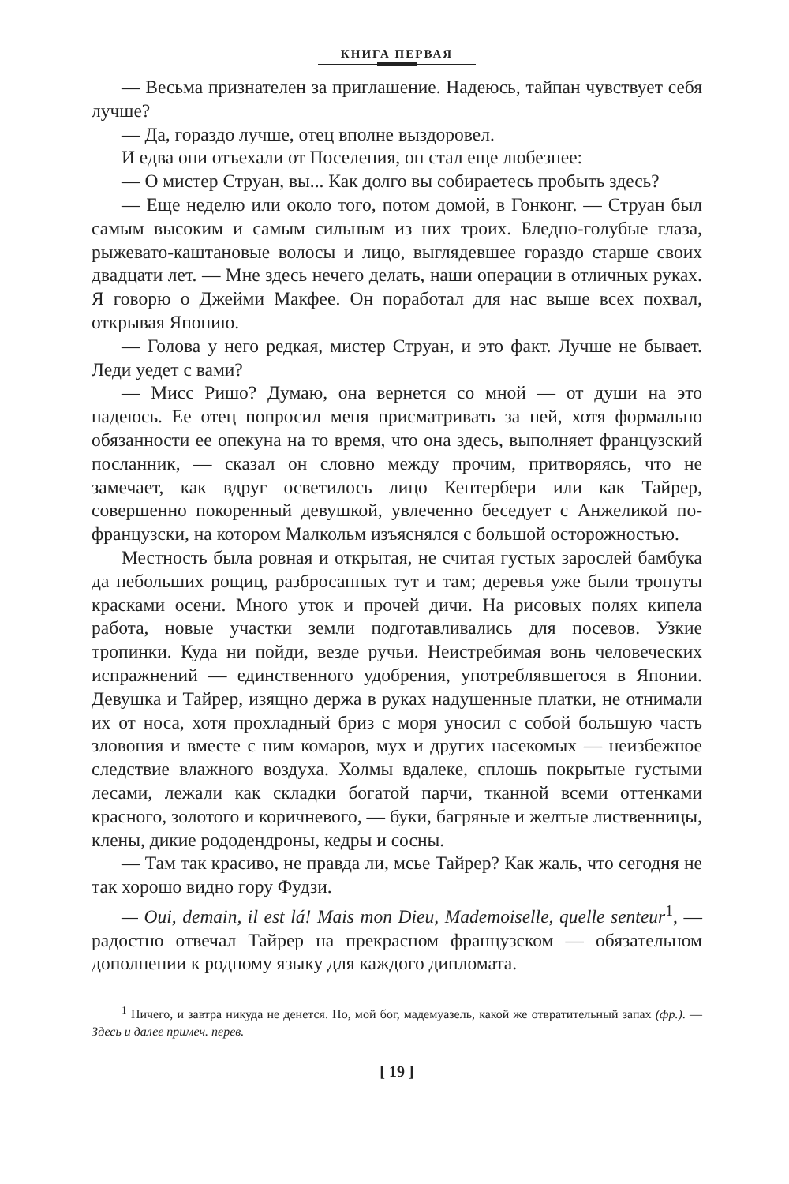КНИГА ПЕРВАЯ
— Весьма признателен за приглашение. Надеюсь, тайпан чувствует себя лучше?
— Да, гораздо лучше, отец вполне выздоровел.
И едва они отъехали от Поселения, он стал еще любезнее:
— О мистер Струан, вы... Как долго вы собираетесь пробыть здесь?
— Еще неделю или около того, потом домой, в Гонконг. — Струан был самым высоким и самым сильным из них троих. Бледно-голубые глаза, рыжевато-каштановые волосы и лицо, выглядевшее гораздо старше своих двадцати лет. — Мне здесь нечего делать, наши операции в отличных руках. Я говорю о Джейми Макфее. Он поработал для нас выше всех похвал, открывая Японию.
— Голова у него редкая, мистер Струан, и это факт. Лучше не бывает. Леди уедет с вами?
— Мисс Ришо? Думаю, она вернется со мной — от души на это надеюсь. Ее отец попросил меня присматривать за ней, хотя формально обязанности ее опекуна на то время, что она здесь, выполняет французский посланник, — сказал он словно между прочим, притворяясь, что не замечает, как вдруг осветилось лицо Кентербери или как Тайрер, совершенно покоренный девушкой, увлеченно беседует с Анжеликой по-французски, на котором Малкольм изъяснялся с большой осторожностью.
Местность была ровная и открытая, не считая густых зарослей бамбука да небольших рощиц, разбросанных тут и там; деревья уже были тронуты красками осени. Много уток и прочей дичи. На рисовых полях кипела работа, новые участки земли подготавливались для посевов. Узкие тропинки. Куда ни пойди, везде ручьи. Неистребимая вонь человеческих испражнений — единственного удобрения, употреблявшегося в Японии. Девушка и Тайрер, изящно держа в руках надушенные платки, не отнимали их от носа, хотя прохладный бриз с моря уносил с собой большую часть зловония и вместе с ним комаров, мух и других насекомых — неизбежное следствие влажного воздуха. Холмы вдалеке, сплошь покрытые густыми лесами, лежали как складки богатой парчи, тканной всеми оттенками красного, золотого и коричневого, — буки, багряные и желтые лиственницы, клены, дикие рододендроны, кедры и сосны.
— Там так красиво, не правда ли, мсье Тайрер? Как жаль, что сегодня не так хорошо видно гору Фудзи.
— Oui, demain, il est lá! Mais mon Dieu, Mademoiselle, quelle senteur<sup>1</sup>, — радостно отвечал Тайрер на прекрасном французском — обязательном дополнении к родному языку для каждого дипломата.
<sup>1</sup> Ничего, и завтра никуда не денется. Но, мой бог, мадемуазель, какой же отвратительный запах (фр.). — Здесь и далее примеч. перев.
[ 19 ]